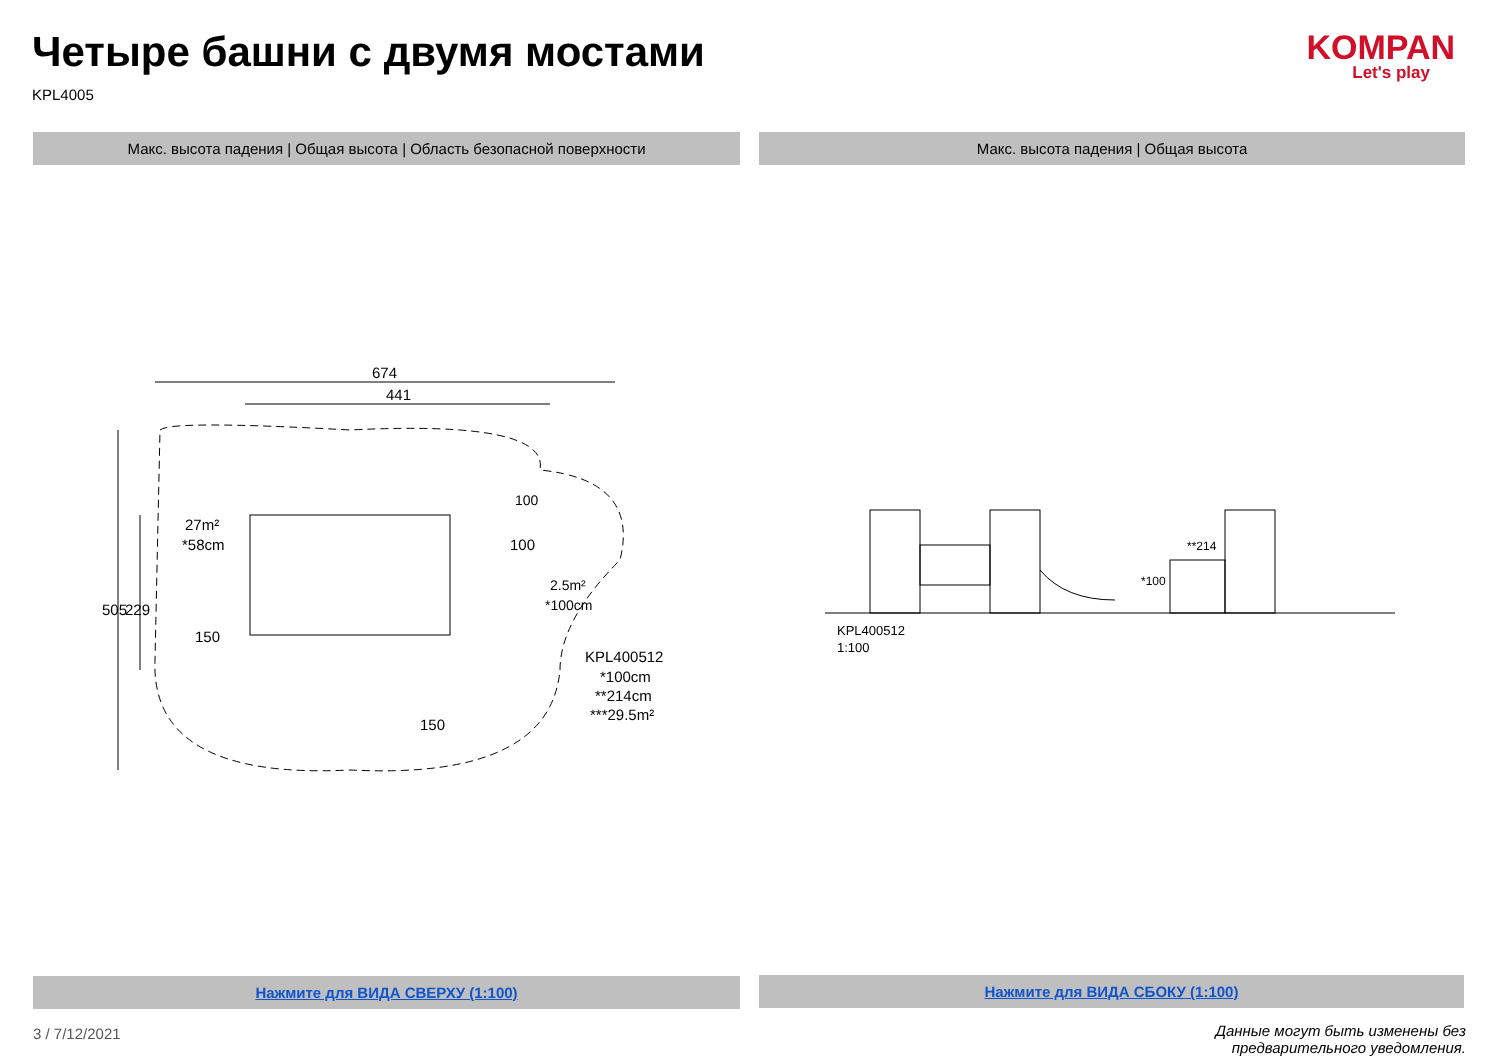Четыре башни с двумя мостами
KPL4005
KOMPAN
Let's play
Макс. высота падения | Общая высота | Область безопасной поверхности Макс. высота падения | Общая высота
674
441
27m²
*58cm
505
229
150
100
2.5m²
*100cm
150
100
KPL400512
*100cm
**214cm
***29.5m²
KPL400512
1:100
*100
**214
Нажмите для ВИДА СВЕРХУ (1:100) Нажмите для ВИДА СБОКУ (1:100)
3 / 7/12/2021
Данные могут быть изменены без предварительного уведомления.